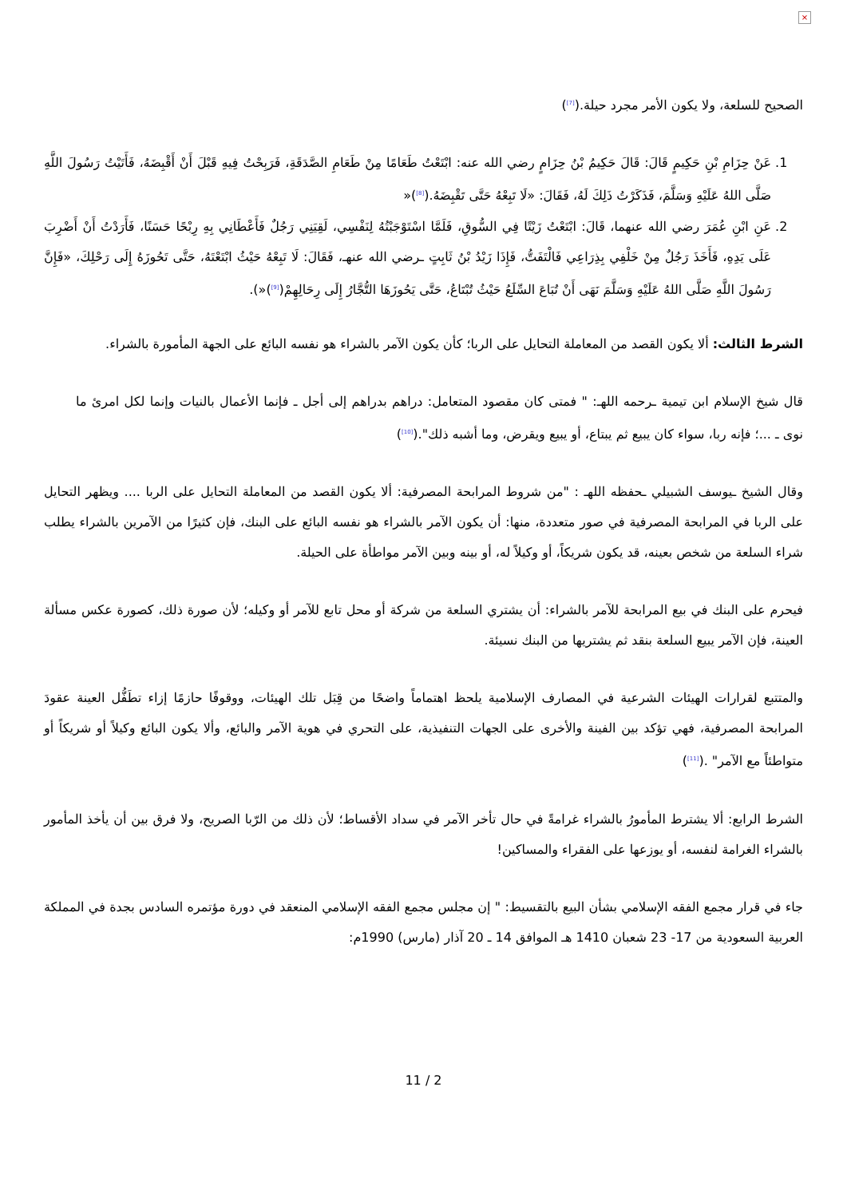×
الصحيح للسلعة، ولا يكون الأمر مجرد حيلة.(<sup>[7]</sup>)
1. عَنْ حِزَامِ بْنِ حَكِيمٍ قَالَ: قَالَ حَكِيمُ بْنُ حِزَامٍ رضي الله عنه: ابْتَعْتُ طَعَامًا مِنْ طَعَامِ الصَّدَقَةِ، فَرَبِحْتُ فِيهِ قَبْلَ أَنْ أَقْبِضَهُ، فَأَتَيْتُ رَسُولَ اللَّهِ صَلَّى اللهُ عَلَيْهِ وَسَلَّمَ، فَذَكَرْتُ ذَلِكَ لَهُ، فَقَالَ: «لَا تَبِعْهُ حَتَّى تَقْبِضَهُ.(<sup>[8]</sup>)«
2. عَنِ ابْنِ عُمَرَ رضي الله عنهما، قَالَ: ابْتَعْتُ زَيْتًا فِي السُّوقِ، فَلَمَّا اسْتَوْجَبْتُهُ لِنَفْسِي، لَقِيَنِي رَجُلٌ فَأَعْطَانِي بِهِ رِبْحًا حَسَنًا، فَأَرَدْتُ أَنْ أَضْرِبَ عَلَى يَدِهِ، فَأَخَذَ رَجُلٌ مِنْ خَلْفِي بِذِرَاعِي فَالْتَفَتُّ، فَإِذَا زَيْدُ بْنُ ثَابِتٍ ـرضي الله عنهـ، فَقَالَ: لَا تَبِعْهُ حَيْثُ ابْتَعْتَهُ، حَتَّى تَحُوزَهُ إِلَى رَحْلِكَ، «فَإِنَّ رَسُولَ اللَّهِ صَلَّى اللهُ عَلَيْهِ وَسَلَّمَ نَهَى أَنْ تُبَاعَ السِّلَعُ حَيْثُ تُبْتَاعُ، حَتَّى يَحُوزَهَا التُّجَّارُ إِلَى رِحَالِهِمْ(<sup>[9]</sup>)«).
الشرط الثالث: ألا يكون القصد من المعاملة التحايل على الربا؛ كأن يكون الآمر بالشراء هو نفسه البائع على الجهة المأمورة بالشراء.
قال شيخ الإسلام ابن تيمية ـرحمه اللهـ: " فمتى كان مقصود المتعامل: دراهم بدراهم إلى أجل ـ فإنما الأعمال بالنيات وإنما لكل امرئ ما نوى ـ ...؛ فإنه ربا، سواء كان يبيع ثم يبتاع، أو يبيع ويقرض، وما أشبه ذلك".(<sup>[10]</sup>)
وقال الشيخ ـيوسف الشبيلي ـحفظه اللهـ : "من شروط المرابحة المصرفية: ألا يكون القصد من المعاملة التحايل على الربا .... ويظهر التحايل على الربا في المرابحة المصرفية في صور متعددة، منها: أن يكون الآمر بالشراء هو نفسه البائع على البنك، فإن كثيرًا من الآمرين بالشراء يطلب شراء السلعة من شخص بعينه، قد يكون شريكاً، أو وكيلاً له، أو بينه وبين الآمر مواطأة على الحيلة.
فيحرم على البنك في بيع المرابحة للآمر بالشراء: أن يشتري السلعة من شركة أو محل تابع للآمر أو وكيله؛ لأن صورة ذلك، كصورة عكس مسألة العينة، فإن الآمر يبيع السلعة بنقد ثم يشتريها من البنك نسيئة.
والمتتبع لقرارات الهيئات الشرعية في المصارف الإسلامية يلحظ اهتماماً واضحًا من قِبَل تلك الهيئات، ووقوفًا حازمًا إزاء تطَفُّل العينة عقودَ المرابحة المصرفية، فهي تؤكد بين الفينة والأخرى على الجهات التنفيذية، على التحري في هوية الآمر والبائع، وألا يكون البائع وكيلاً أو شريكاً أو متواطئاً مع الآمر" .(<sup>[11]</sup>)
الشرط الرابع: ألا يشترط المأمورُ بالشراء غرامةً في حال تأخر الآمر في سداد الأقساط؛ لأن ذلك من الرّبا الصريح، ولا فرق بين أن يأخذ المأمور بالشراء الغرامة لنفسه، أو يوزعها على الفقراء والمساكين!
جاء في قرار مجمع الفقه الإسلامي بشأن البيع بالتقسيط: " إن مجلس مجمع الفقه الإسلامي المنعقد في دورة مؤتمره السادس بجدة في المملكة العربية السعودية من 17- 23 شعبان 1410 هـ الموافق 14 ـ 20 آذار (مارس) 1990م:
11 / 2